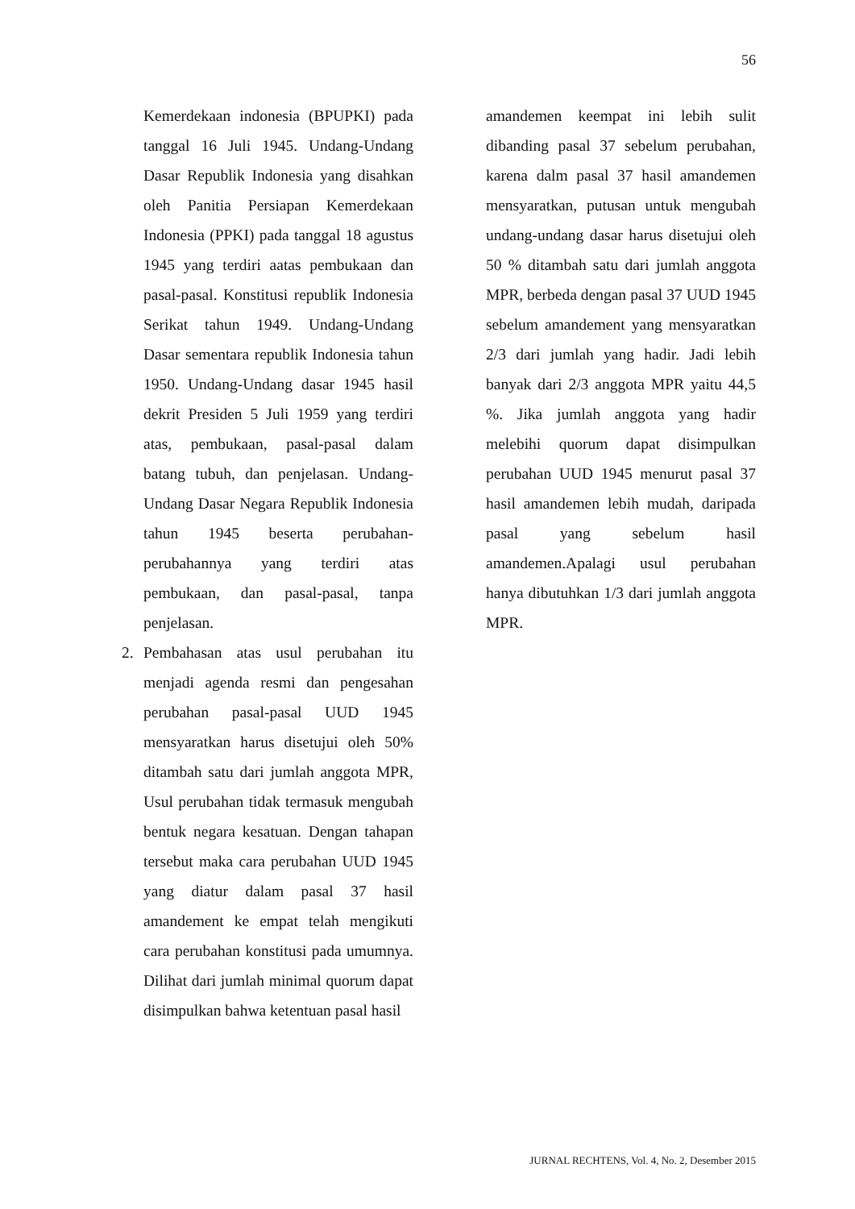56
Kemerdekaan indonesia (BPUPKI) pada tanggal 16 Juli 1945. Undang-Undang Dasar Republik Indonesia yang disahkan oleh Panitia Persiapan Kemerdekaan Indonesia (PPKI) pada tanggal 18 agustus 1945 yang terdiri aatas pembukaan dan pasal-pasal. Konstitusi republik Indonesia Serikat tahun 1949. Undang-Undang Dasar sementara republik Indonesia tahun 1950. Undang-Undang dasar 1945 hasil dekrit Presiden 5 Juli 1959 yang terdiri atas, pembukaan, pasal-pasal dalam batang tubuh, dan penjelasan. Undang-Undang Dasar Negara Republik Indonesia tahun 1945 beserta perubahan-perubahannya yang terdiri atas pembukaan, dan pasal-pasal, tanpa penjelasan.
2. Pembahasan atas usul perubahan itu menjadi agenda resmi dan pengesahan perubahan pasal-pasal UUD 1945 mensyaratkan harus disetujui oleh 50% ditambah satu dari jumlah anggota MPR, Usul perubahan tidak termasuk mengubah bentuk negara kesatuan. Dengan tahapan tersebut maka cara perubahan UUD 1945 yang diatur dalam pasal 37 hasil amandement ke empat telah mengikuti cara perubahan konstitusi pada umumnya. Dilihat dari jumlah minimal quorum dapat disimpulkan bahwa ketentuan pasal hasil
amandemen keempat ini lebih sulit dibanding pasal 37 sebelum perubahan, karena dalm pasal 37 hasil amandemen mensyaratkan, putusan untuk mengubah undang-undang dasar harus disetujui oleh 50 % ditambah satu dari jumlah anggota MPR, berbeda dengan pasal 37 UUD 1945 sebelum amandement yang mensyaratkan 2/3 dari jumlah yang hadir. Jadi lebih banyak dari 2/3 anggota MPR yaitu 44,5 %. Jika jumlah anggota yang hadir melebihi quorum dapat disimpulkan perubahan UUD 1945 menurut pasal 37 hasil amandemen lebih mudah, daripada pasal yang sebelum hasil amandemen.Apalagi usul perubahan hanya dibutuhkan 1/3 dari jumlah anggota MPR.
JURNAL RECHTENS, Vol. 4, No. 2, Desember 2015